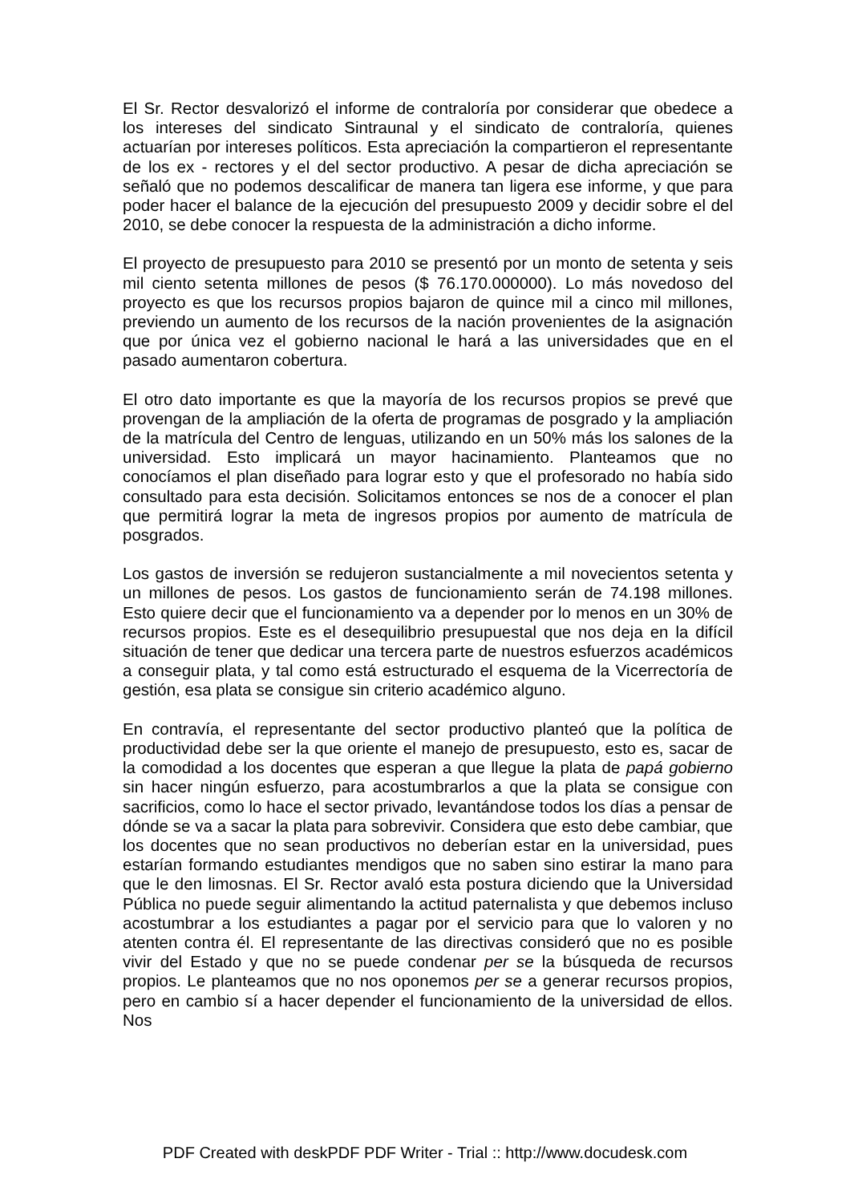El Sr. Rector desvalorizó el informe de contraloría por considerar que obedece a los intereses del sindicato Sintraunal y el sindicato de contraloría, quienes actuarían por intereses políticos. Esta apreciación la compartieron el representante de los ex - rectores y el del sector productivo. A pesar de dicha apreciación se señaló que no podemos descalificar de manera tan ligera ese informe, y que para poder hacer el balance de la ejecución del presupuesto 2009 y decidir sobre el del 2010, se debe conocer la respuesta de la administración a dicho informe.
El proyecto de presupuesto para 2010 se presentó por un monto de setenta y seis mil ciento setenta millones de pesos ($ 76.170.000000). Lo más novedoso del proyecto es que los recursos propios bajaron de quince mil a cinco mil millones, previendo un aumento de los recursos de la nación provenientes de la asignación que por única vez el gobierno nacional le hará a las universidades que en el pasado aumentaron cobertura.
El otro dato importante es que la mayoría de los recursos propios se prevé que provengan de la ampliación de la oferta de programas de posgrado y la ampliación de la matrícula del Centro de lenguas, utilizando en un 50% más los salones de la universidad. Esto implicará un mayor hacinamiento. Planteamos que no conocíamos el plan diseñado para lograr esto y que el profesorado no había sido consultado para esta decisión. Solicitamos entonces se nos de a conocer el plan que permitirá lograr la meta de ingresos propios por aumento de matrícula de posgrados.
Los gastos de inversión se redujeron sustancialmente a mil novecientos setenta y un millones de pesos. Los gastos de funcionamiento serán de 74.198 millones. Esto quiere decir que el funcionamiento va a depender por lo menos en un 30% de recursos propios. Este es el desequilibrio presupuestal que nos deja en la difícil situación de tener que dedicar una tercera parte de nuestros esfuerzos académicos a conseguir plata, y tal como está estructurado el esquema de la Vicerrectoría de gestión, esa plata se consigue sin criterio académico alguno.
En contravía, el representante del sector productivo planteó que la política de productividad debe ser la que oriente el manejo de presupuesto, esto es, sacar de la comodidad a los docentes que esperan a que llegue la plata de papá gobierno sin hacer ningún esfuerzo, para acostumbrarlos a que la plata se consigue con sacrificios, como lo hace el sector privado, levantándose todos los días a pensar de dónde se va a sacar la plata para sobrevivir. Considera que esto debe cambiar, que los docentes que no sean productivos no deberían estar en la universidad, pues estarían formando estudiantes mendigos que no saben sino estirar la mano para que le den limosnas. El Sr. Rector avaló esta postura diciendo que la Universidad Pública no puede seguir alimentando la actitud paternalista y que debemos incluso acostumbrar a los estudiantes a pagar por el servicio para que lo valoren y no atenten contra él. El representante de las directivas consideró que no es posible vivir del Estado y que no se puede condenar per se la búsqueda de recursos propios. Le planteamos que no nos oponemos per se a generar recursos propios, pero en cambio sí a hacer depender el funcionamiento de la universidad de ellos. Nos
PDF Created with deskPDF PDF Writer - Trial :: http://www.docudesk.com